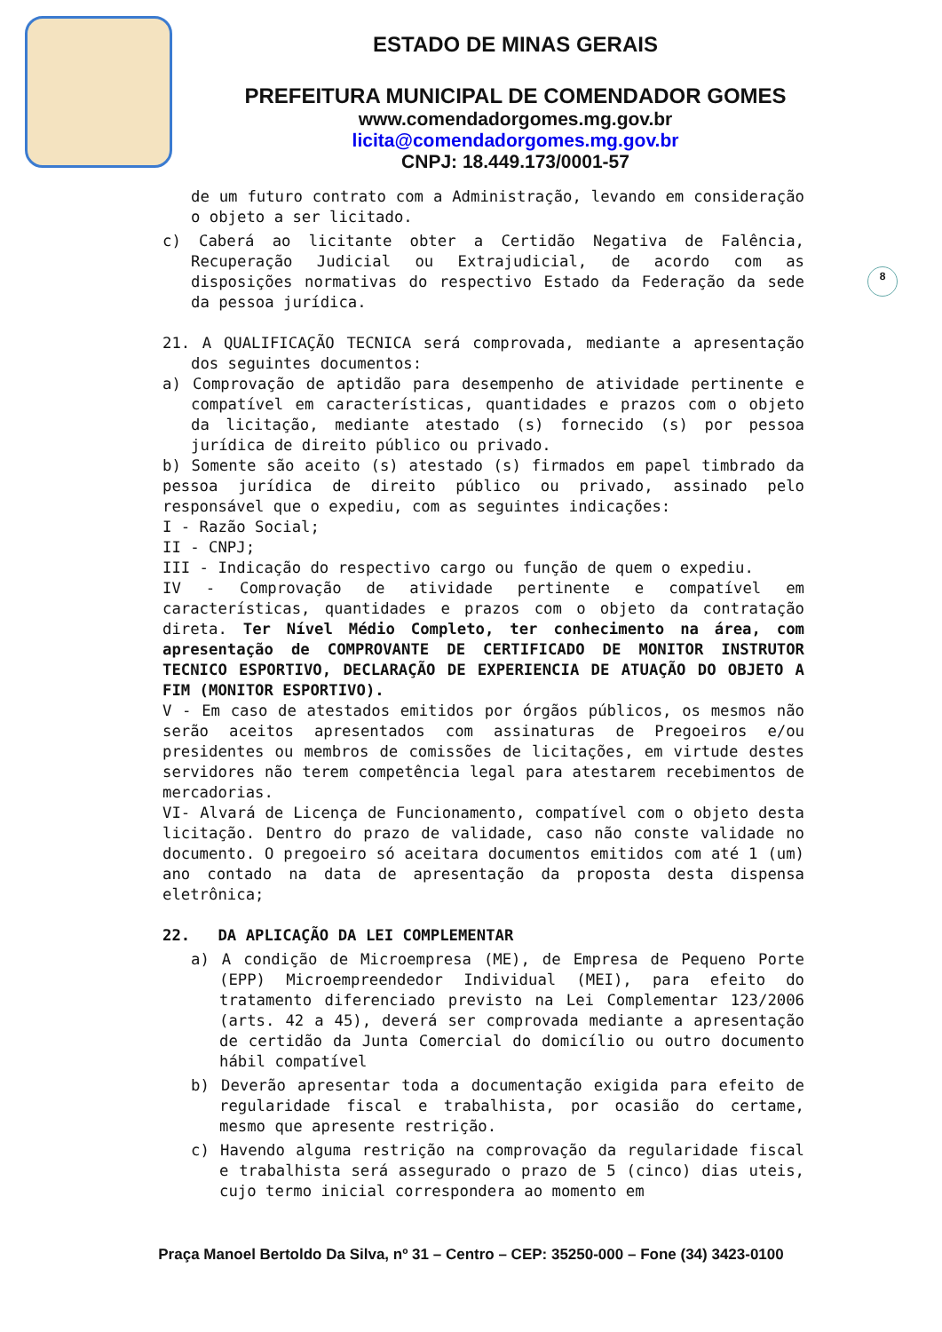ESTADO DE MINAS GERAIS
PREFEITURA MUNICIPAL DE COMENDADOR GOMES
www.comendadorgomes.mg.gov.br
licita@comendadorgomes.mg.gov.br
CNPJ: 18.449.173/0001-57
8
de um futuro contrato com a Administração, levando em consideração o objeto a ser licitado.
c) Caberá ao licitante obter a Certidão Negativa de Falência, Recuperação Judicial ou Extrajudicial, de acordo com as disposições normativas do respectivo Estado da Federação da sede da pessoa jurídica.
21. A QUALIFICAÇÃO TECNICA será comprovada, mediante a apresentação dos seguintes documentos:
a) Comprovação de aptidão para desempenho de atividade pertinente e compatível em características, quantidades e prazos com o objeto da licitação, mediante atestado (s) fornecido (s) por pessoa jurídica de direito público ou privado.
b) Somente são aceito (s) atestado (s) firmados em papel timbrado da pessoa jurídica de direito público ou privado, assinado pelo responsável que o expediu, com as seguintes indicações:
I - Razão Social;
II - CNPJ;
III - Indicação do respectivo cargo ou função de quem o expediu.
IV - Comprovação de atividade pertinente e compatível em características, quantidades e prazos com o objeto da contratação direta. Ter Nível Médio Completo, ter conhecimento na área, com apresentação de COMPROVANTE DE CERTIFICADO DE MONITOR INSTRUTOR TECNICO ESPORTIVO, DECLARAÇÃO DE EXPERIENCIA DE ATUAÇÃO DO OBJETO A FIM (MONITOR ESPORTIVO).
V - Em caso de atestados emitidos por órgãos públicos, os mesmos não serão aceitos apresentados com assinaturas de Pregoeiros e/ou presidentes ou membros de comissões de licitações, em virtude destes servidores não terem competência legal para atestarem recebimentos de mercadorias.
VI- Alvará de Licença de Funcionamento, compatível com o objeto desta licitação. Dentro do prazo de validade, caso não conste validade no documento. O pregoeiro só aceitara documentos emitidos com até 1 (um) ano contado na data de apresentação da proposta desta dispensa eletrônica;
22. DA APLICAÇÃO DA LEI COMPLEMENTAR
a) A condição de Microempresa (ME), de Empresa de Pequeno Porte (EPP) Microempreendedor Individual (MEI), para efeito do tratamento diferenciado previsto na Lei Complementar 123/2006 (arts. 42 a 45), deverá ser comprovada mediante a apresentação de certidão da Junta Comercial do domicílio ou outro documento hábil compatível
b) Deverão apresentar toda a documentação exigida para efeito de regularidade fiscal e trabalhista, por ocasião do certame, mesmo que apresente restrição.
c) Havendo alguma restrição na comprovação da regularidade fiscal e trabalhista será assegurado o prazo de 5 (cinco) dias uteis, cujo termo inicial correspondera ao momento em
Praça Manoel Bertoldo Da Silva, nº 31 – Centro – CEP: 35250-000 – Fone (34) 3423-0100